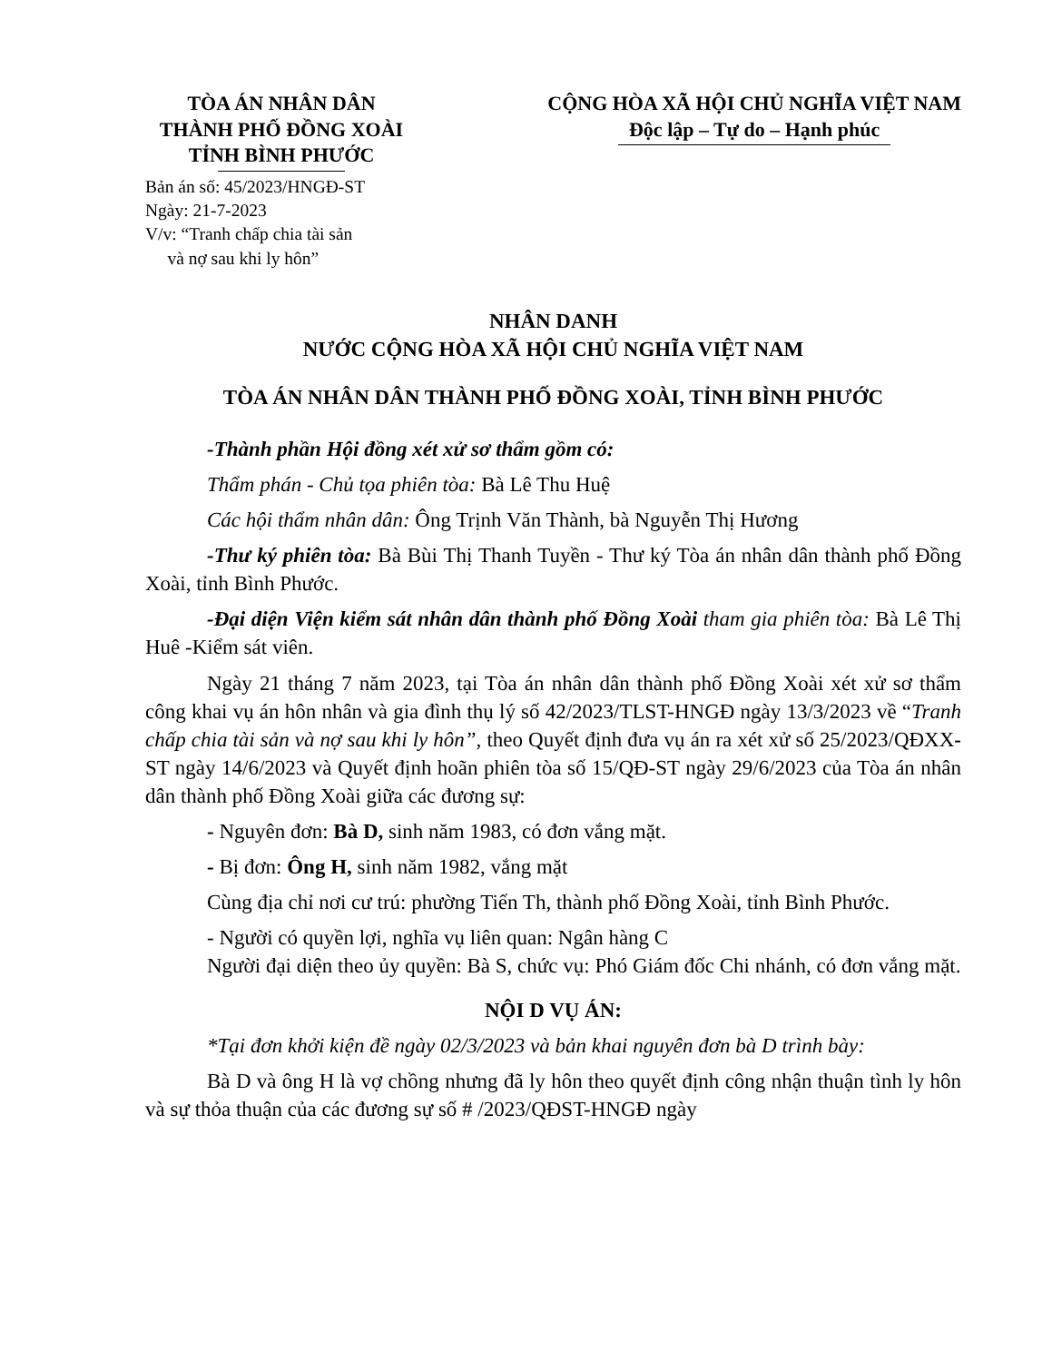TÒA ÁN NHÂN DÂN
THÀNH PHỐ ĐỒNG XOÀI
TỈNH BÌNH PHƯỚC
CỘNG HÒA XÃ HỘI CHỦ NGHĨA VIỆT NAM
Độc lập – Tự do – Hạnh phúc
Bản án số: 45/2023/HNGĐ-ST
Ngày: 21-7-2023
V/v: “Tranh chấp chia tài sản
và nợ sau khi ly hôn”
NHÂN DANH
NƯỚC CỘNG HÒA XÃ HỘI CHỦ NGHĨA VIỆT NAM
TÒA ÁN NHÂN DÂN THÀNH PHỐ ĐỒNG XOÀI, TỈNH BÌNH PHƯỚC
-Thành phần Hội đồng xét xử sơ thẩm gồm có:
Thẩm phán - Chủ tọa phiên tòa: Bà Lê Thu Huệ
Các hội thẩm nhân dân: Ông Trịnh Văn Thành, bà Nguyễn Thị Hương
-Thư ký phiên tòa: Bà Bùi Thị Thanh Tuyền - Thư ký Tòa án nhân dân thành phố Đồng Xoài, tỉnh Bình Phước.
-Đại diện Viện kiểm sát nhân dân thành phố Đồng Xoài tham gia phiên tòa: Bà Lê Thị Huê -Kiểm sát viên.
Ngày 21 tháng 7 năm 2023, tại Tòa án nhân dân thành phố Đồng Xoài xét xử sơ thẩm công khai vụ án hôn nhân và gia đình thụ lý số 42/2023/TLST-HNGĐ ngày 13/3/2023 về “Tranh chấp chia tài sản và nợ sau khi ly hôn”, theo Quyết định đưa vụ án ra xét xử số 25/2023/QĐXX-ST ngày 14/6/2023 và Quyết định hoãn phiên tòa số 15/QĐ-ST ngày 29/6/2023 của Tòa án nhân dân thành phố Đồng Xoài giữa các đương sự:
- Nguyên đơn: Bà D, sinh năm 1983, có đơn vắng mặt.
- Bị đơn: Ông H, sinh năm 1982, vắng mặt
Cùng địa chỉ nơi cư trú: phường Tiến Th, thành phố Đồng Xoài, tỉnh Bình Phước.
- Người có quyền lợi, nghĩa vụ liên quan: Ngân hàng C
Người đại diện theo ủy quyền: Bà S, chức vụ: Phó Giám đốc Chi nhánh, có đơn vắng mặt.
NỘI D VỤ ÁN:
*Tại đơn khởi kiện đề ngày 02/3/2023 và bản khai nguyên đơn bà D trình bày:
Bà D và ông H là vợ chồng nhưng đã ly hôn theo quyết định công nhận thuận tình ly hôn và sự thỏa thuận của các đương sự số # /2023/QĐST-HNGĐ ngày